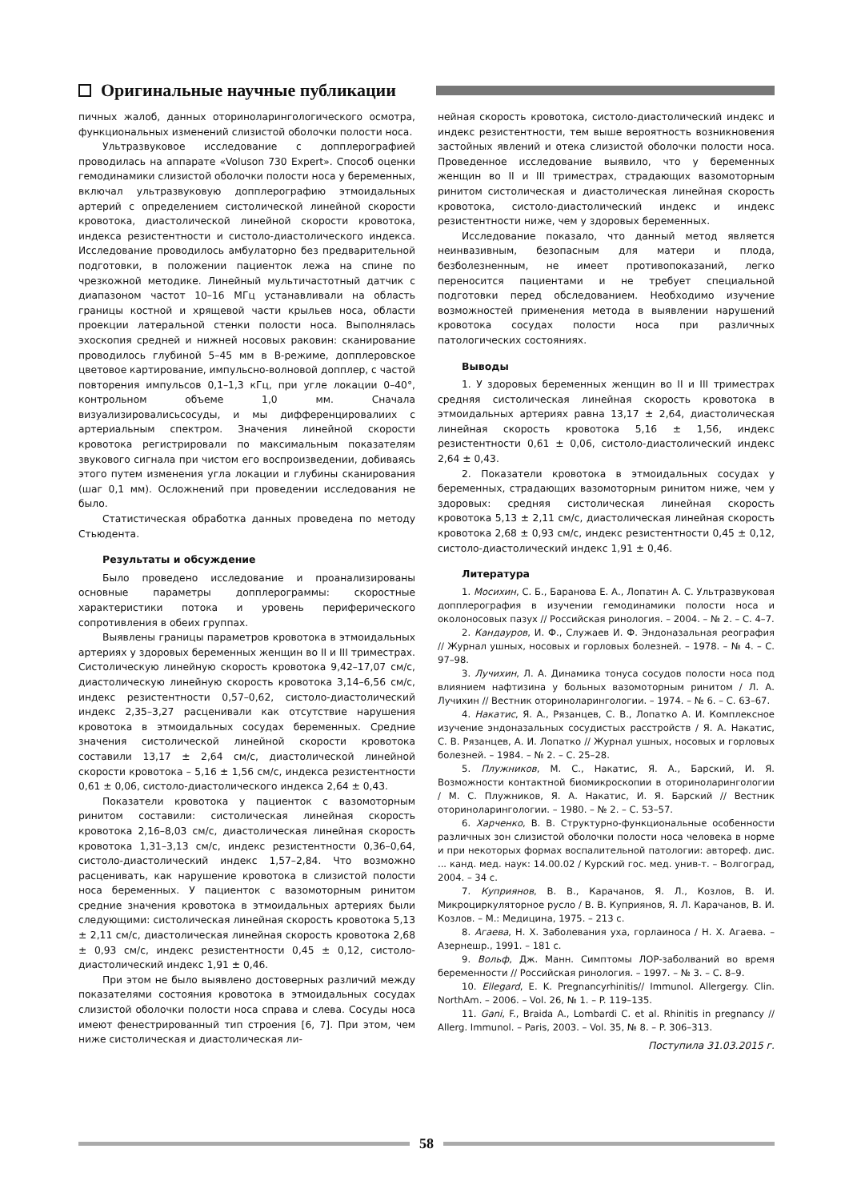Оригинальные научные публикации
пичных жалоб, данных оториноларингологического осмотра, функциональных изменений слизистой оболочки полости носа.
Ультразвуковое исследование с допплерографией проводилась на аппарате «Voluson 730 Expert». Способ оценки гемодинамики слизистой оболочки полости носа у беременных, включал ультразвуковую допплерографию этмоидальных артерий с определением систолической линейной скорости кровотока, диастолической линейной скорости кровотока, индекса резистентности и систоло-диастолического индекса. Исследование проводилось амбулаторно без предварительной подготовки, в положении пациенток лежа на спине по чрезкожной методике. Линейный мультичастотный датчик с диапазоном частот 10–16 МГц устанавливали на область границы костной и хрящевой части крыльев носа, области проекции латеральной стенки полости носа. Выполнялась эхоскопия средней и нижней носовых раковин: сканирование проводилось глубиной 5–45 мм в В-режиме, допплеровское цветовое картирование, импульсно-волновой допплер, с частой повторения импульсов 0,1–1,3 кГц, при угле локации 0–40°, контрольном объеме 1,0 мм. Сначала визуализировалисьсосуды, и мы дифференцировалиих с артериальным спектром. Значения линейной скорости кровотока регистрировали по максимальным показателям звукового сигнала при чистом его воспроизведении, добиваясь этого путем изменения угла локации и глубины сканирования (шаг 0,1 мм). Осложнений при проведении исследования не было.
Статистическая обработка данных проведена по методу Стьюдента.
Результаты и обсуждение
Было проведено исследование и проанализированы основные параметры допплерограммы: скоростные характеристики потока и уровень периферического сопротивления в обеих группах.
Выявлены границы параметров кровотока в этмоидальных артериях у здоровых беременных женщин во II и III триместрах. Систолическую линейную скорость кровотока 9,42–17,07 см/с, диастолическую линейную скорость кровотока 3,14–6,56 см/с, индекс резистентности 0,57–0,62, систоло-диастолический индекс 2,35–3,27 расценивали как отсутствие нарушения кровотока в этмоидальных сосудах беременных. Средние значения систолической линейной скорости кровотока составили 13,17 ± 2,64 см/с, диастолической линейной скорости кровотока – 5,16 ± 1,56 см/с, индекса резистентности 0,61 ± 0,06, систоло-диастолического индекса 2,64 ± 0,43.
Показатели кровотока у пациенток с вазомоторным ринитом составили: систолическая линейная скорость кровотока 2,16–8,03 см/с, диастолическая линейная скорость кровотока 1,31–3,13 см/с, индекс резистентности 0,36–0,64, систоло-диастолический индекс 1,57–2,84. Что возможно расценивать, как нарушение кровотока в слизистой полости носа беременных. У пациенток с вазомоторным ринитом средние значения кровотока в этмоидальных артериях были следующими: систолическая линейная скорость кровотока 5,13 ± 2,11 см/с, диастолическая линейная скорость кровотока 2,68 ± 0,93 см/с, индекс резистентности 0,45 ± 0,12, систоло-диастолический индекс 1,91 ± 0,46.
При этом не было выявлено достоверных различий между показателями состояния кровотока в этмоидальных сосудах слизистой оболочки полости носа справа и слева. Сосуды носа имеют фенестрированный тип строения [6, 7]. При этом, чем ниже систолическая и диастолическая ли-
нейная скорость кровотока, систоло-диастолический индекс и индекс резистентности, тем выше вероятность возникновения застойных явлений и отека слизистой оболочки полости носа. Проведенное исследование выявило, что у беременных женщин во II и III триместрах, страдающих вазомоторным ринитом систолическая и диастолическая линейная скорость кровотока, систоло-диастолический индекс и индекс резистентности ниже, чем у здоровых беременных.
Исследование показало, что данный метод является неинвазивным, безопасным для матери и плода, безболезненным, не имеет противопоказаний, легко переносится пациентами и не требует специальной подготовки перед обследованием. Необходимо изучение возможностей применения метода в выявлении нарушений кровотока сосудах полости носа при различных патологических состояниях.
Выводы
1. У здоровых беременных женщин во II и III триместрах средняя систолическая линейная скорость кровотока в этмоидальных артериях равна 13,17 ± 2,64, диастолическая линейная скорость кровотока 5,16 ± 1,56, индекс резистентности 0,61 ± 0,06, систоло-диастолический индекс 2,64 ± 0,43.
2. Показатели кровотока в этмоидальных сосудах у беременных, страдающих вазомоторным ринитом ниже, чем у здоровых: средняя систолическая линейная скорость кровотока 5,13 ± 2,11 см/с, диастолическая линейная скорость кровотока 2,68 ± 0,93 см/с, индекс резистентности 0,45 ± 0,12, систоло-диастолический индекс 1,91 ± 0,46.
Литература
1. Мосихин, С. Б., Баранова Е. А., Лопатин А. С. Ультразвуковая допплерография в изучении гемодинамики полости носа и околоносовых пазух // Российская ринология. – 2004. – № 2. – С. 4–7.
2. Кандауров, И. Ф., Служаев И. Ф. Эндоназальная реография // Журнал ушных, носовых и горловых болезней. – 1978. – № 4. – С. 97–98.
3. Лучихин, Л. А. Динамика тонуса сосудов полости носа под влиянием нафтизина у больных вазомоторным ринитом / Л. А. Лучихин // Вестник оториноларингологии. – 1974. – № 6. – С. 63–67.
4. Накатис, Я. А., Рязанцев, С. В., Лопатко А. И. Комплексное изучение эндоназальных сосудистых расстройств / Я. А. Накатис, С. В. Рязанцев, А. И. Лопатко // Журнал ушных, носовых и горловых болезней. – 1984. – № 2. – С. 25–28.
5. Плужников, М. С., Накатис, Я. А., Барский, И. Я. Возможности контактной биомикроскопии в оториноларингологии / М. С. Плужников, Я. А. Накатис, И. Я. Барский // Вестник оториноларингологии. – 1980. – № 2. – С. 53–57.
6. Харченко, В. В. Структурно-функциональные особенности различных зон слизистой оболочки полости носа человека в норме и при некоторых формах воспалительной патологии: автореф. дис. ... канд. мед. наук: 14.00.02 / Курский гос. мед. унив-т. – Волгоград, 2004. – 34 с.
7. Куприянов, В. В., Карачанов, Я. Л., Козлов, В. И. Микроциркуляторное русло / В. В. Куприянов, Я. Л. Карачанов, В. И. Козлов. – М.: Медицина, 1975. – 213 с.
8. Агаева, Н. Х. Заболевания уха, горлаиноса / Н. Х. Агаева. – Азернешр., 1991. – 181 с.
9. Вольф, Дж. Манн. Симптомы ЛОР-заболваний во время беременности // Российская ринология. – 1997. – № 3. – С. 8–9.
10. Ellegard, E. K. Pregnancyrhinitis// Immunol. Allergergy. Clin. NorthAm. – 2006. – Vol. 26, № 1. – P. 119–135.
11. Gani, F., Braida A., Lombardi C. et al. Rhinitis in pregnancy // Allerg. Immunol. – Paris, 2003. – Vol. 35, № 8. – P. 306–313.
Поступила 31.03.2015 г.
58